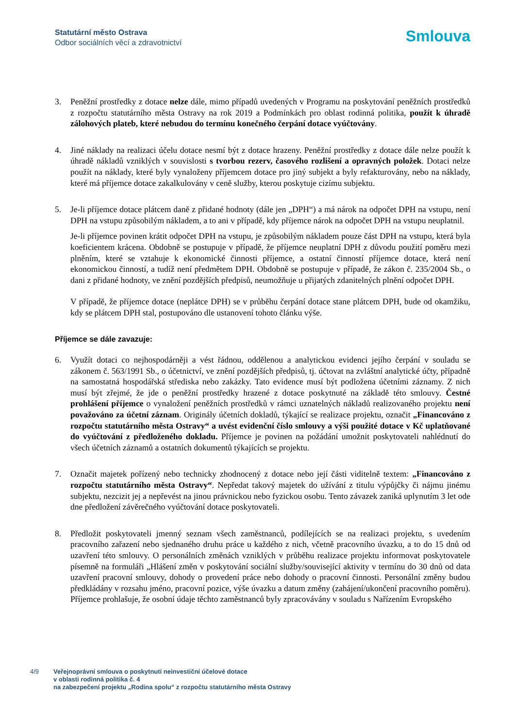Statutární město Ostrava
Odbor sociálních věcí a zdravotnictví
Smlouva
3. Peněžní prostředky z dotace nelze dále, mimo případů uvedených v Programu na poskytování peněžních prostředků z rozpočtu statutárního města Ostravy na rok 2019 a Podmínkách pro oblast rodinná politika, použít k úhradě zálohových plateb, které nebudou do termínu konečného čerpání dotace vyúčtovány.
4. Jiné náklady na realizaci účelu dotace nesmí být z dotace hrazeny. Peněžní prostředky z dotace dále nelze použít k úhradě nákladů vzniklých v souvislosti s tvorbou rezerv, časového rozlišení a opravných položek. Dotaci nelze použít na náklady, které byly vynaloženy příjemcem dotace pro jiný subjekt a byly refakturovány, nebo na náklady, které má příjemce dotace zakalkulovány v ceně služby, kterou poskytuje cizímu subjektu.
5. Je-li příjemce dotace plátcem daně z přidané hodnoty (dále jen „DPH“) a má nárok na odpočet DPH na vstupu, není DPH na vstupu způsobilým nákladem, a to ani v případě, kdy příjemce nárok na odpočet DPH na vstupu neuplatnil.
Je-li příjemce povinen krátit odpočet DPH na vstupu, je způsobilým nákladem pouze část DPH na vstupu, která byla koeficientem krácena. Obdobně se postupuje v případě, že příjemce neuplatní DPH z důvodu použití poměru mezi plněním, které se vztahuje k ekonomické činnosti příjemce, a ostatní činností příjemce dotace, která není ekonomickou činností, a tudíž není předmětem DPH. Obdobně se postupuje v případě, že zákon č. 235/2004 Sb., o dani z přidané hodnoty, ve znění pozdějších předpisů, neumožňuje u přijatých zdanitelných plnění odpočet DPH.
V případě, že příjemce dotace (neplátce DPH) se v průběhu čerpání dotace stane plátcem DPH, bude od okamžiku, kdy se plátcem DPH stal, postupováno dle ustanovení tohoto článku výše.
Příjemce se dále zavazuje:
6. Využít dotaci co nejhospodárněji a vést řádnou, oddělenou a analytickou evidenci jejího čerpání v souladu se zákonem č. 563/1991 Sb., o účetnictví, ve znění pozdějších předpisů, tj. účtovat na zvláštní analytické účty, případně na samostatná hospodářská střediska nebo zakázky. Tato evidence musí být podložena účetními záznamy. Z nich musí být zřejmé, že jde o peněžní prostředky hrazené z dotace poskytnuté na základě této smlouvy. Čestné prohlášení příjemce o vynaložení peněžních prostředků v rámci uznatelných nákladů realizovaného projektu není považováno za účetní záznam. Originály účetních dokladů, týkající se realizace projektu, označit „Financováno z rozpočtu statutárního města Ostravy“ a uvést evidenční číslo smlouvy a výši použité dotace v Kč uplatňované do vyúčtování z předloženého dokladu. Příjemce je povinen na požádání umožnit poskytovateli nahlédnutí do všech účetních záznamů a ostatních dokumentů týkajících se projektu.
7. Označit majetek pořízený nebo technicky zhodnocený z dotace nebo její části viditelně textem: „Financováno z rozpočtu statutárního města Ostravy“. Nepředat takový majetek do užívání z titulu výpůjčky či nájmu jinému subjektu, nezcizit jej a nepřevést na jinou právnickou nebo fyzickou osobu. Tento závazek zaniká uplynutím 3 let ode dne předložení závěrečného vyúčtování dotace poskytovateli.
8. Předložit poskytovateli jmenný seznam všech zaměstnanců, podílejících se na realizaci projektu, s uvedením pracovního zařazení nebo sjednaného druhu práce u každého z nich, včetně pracovního úvazku, a to do 15 dnů od uzavření této smlouvy. O personálních změnách vzniklých v průběhu realizace projektu informovat poskytovatele písemně na formuláři „Hlášení změn v poskytování sociální služby/související aktivity v termínu do 30 dnů od data uzavření pracovní smlouvy, dohody o provedení práce nebo dohody o pracovní činnosti. Personální změny budou předkládány v rozsahu jméno, pracovní pozice, výše úvazku a datum změny (zahájení/ukončení pracovního poměru). Příjemce prohlašuje, že osobní údaje těchto zaměstnanců byly zpracovávány v souladu s Nařízením Evropského
4/9 Veřejnoprávní smlouva o poskytnutí neinvestiční účelové dotace
v oblasti rodinná politika č. 4
na zabezpečení projektu „Rodina spolu“ z rozpočtu statutárního města Ostravy